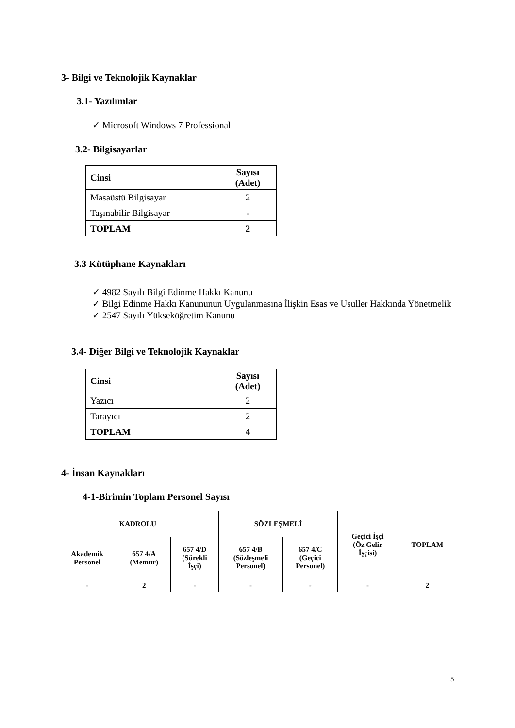3- Bilgi ve Teknolojik Kaynaklar
3.1- Yazılımlar
✓ Microsoft Windows 7 Professional
3.2- Bilgisayarlar
| Cinsi | Sayısı (Adet) |
| --- | --- |
| Masaüstü Bilgisayar | 2 |
| Taşınabilir Bilgisayar | - |
| TOPLAM | 2 |
3.3 Kütüphane Kaynakları
✓ 4982 Sayılı Bilgi Edinme Hakkı Kanunu
✓ Bilgi Edinme Hakkı Kanununun Uygulanmasına İlişkin Esas ve Usuller Hakkında Yönetmelik
✓ 2547 Sayılı Yükseköğretim Kanunu
3.4- Diğer Bilgi ve Teknolojik Kaynaklar
| Cinsi | Sayısı (Adet) |
| --- | --- |
| Yazıcı | 2 |
| Tarayıcı | 2 |
| TOPLAM | 4 |
4- İnsan Kaynakları
4-1-Birimin Toplam Personel Sayısı
| KADROLU | | | SÖZLEŞMELİ | | Geçici İşçi (Öz Gelir İşçisi) | TOPLAM |
| Akademik Personel | 657 4/A (Memur) | 657 4/D (Sürekli İşçi) | 657 4/B (Sözleşmeli Personel) | 657 4/C (Geçici Personel) | | |
| - | 2 | - | - | - | - | 2 |
5